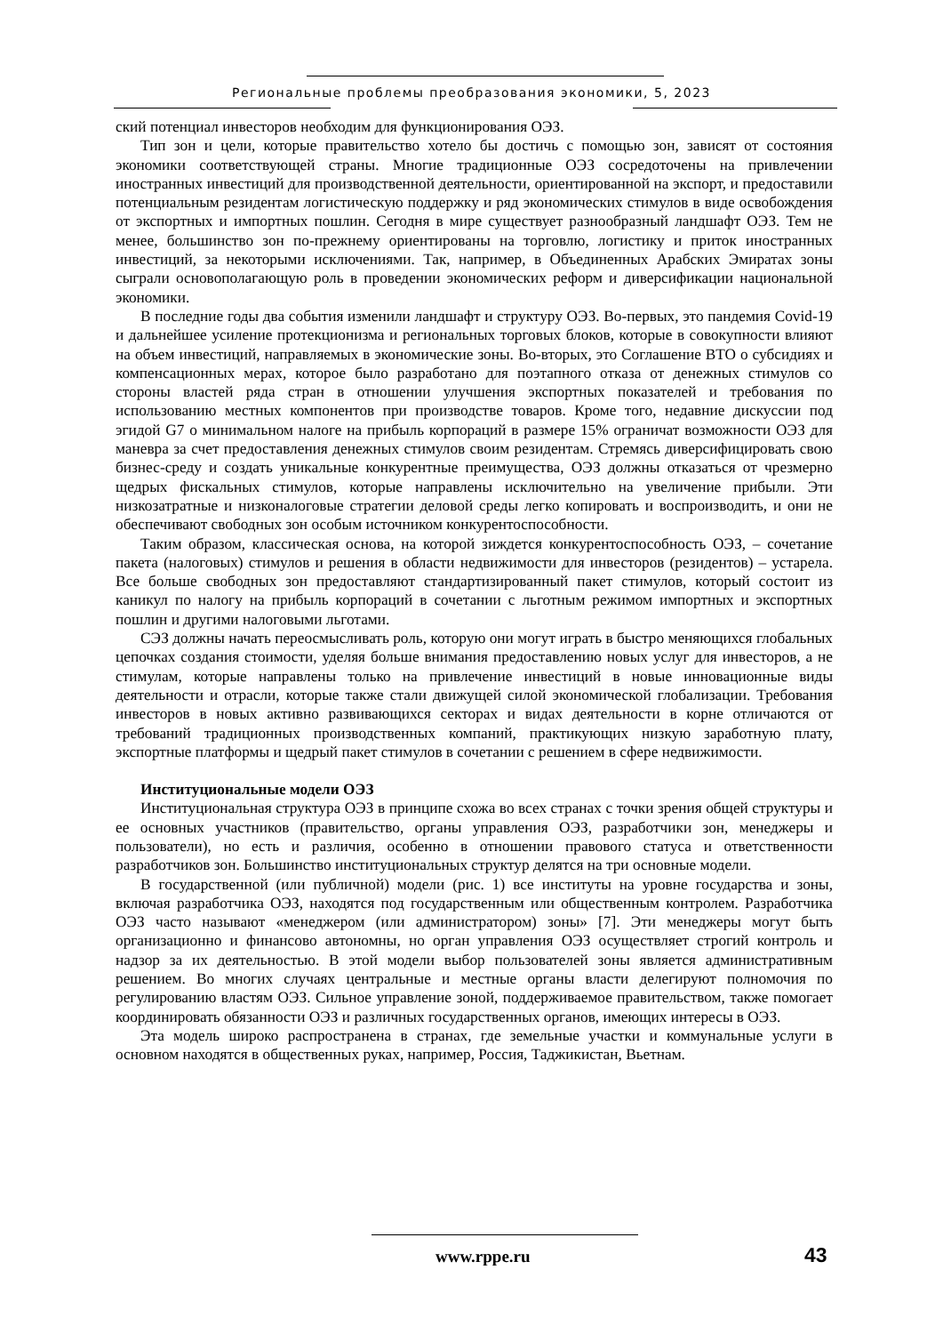Региональные проблемы преобразования экономики, 5, 2023
ский потенциал инвесторов необходим для функционирования ОЭЗ.
Тип зон и цели, которые правительство хотело бы достичь с помощью зон, зависят от состояния экономики соответствующей страны. Многие традиционные ОЭЗ сосредоточены на привлечении иностранных инвестиций для производственной деятельности, ориентированной на экспорт, и предоставили потенциальным резидентам логистическую поддержку и ряд экономических стимулов в виде освобождения от экспортных и импортных пошлин. Сегодня в мире существует разнообразный ландшафт ОЭЗ. Тем не менее, большинство зон по-прежнему ориентированы на торговлю, логистику и приток иностранных инвестиций, за некоторыми исключениями. Так, например, в Объединенных Арабских Эмиратах зоны сыграли основополагающую роль в проведении экономических реформ и диверсификации национальной экономики.
В последние годы два события изменили ландшафт и структуру ОЭЗ. Во-первых, это пандемия Covid-19 и дальнейшее усиление протекционизма и региональных торговых блоков, которые в совокупности влияют на объем инвестиций, направляемых в экономические зоны. Во-вторых, это Соглашение ВТО о субсидиях и компенсационных мерах, которое было разработано для поэтапного отказа от денежных стимулов со стороны властей ряда стран в отношении улучшения экспортных показателей и требования по использованию местных компонентов при производстве товаров. Кроме того, недавние дискуссии под эгидой G7 о минимальном налоге на прибыль корпораций в размере 15% ограничат возможности ОЭЗ для маневра за счет предоставления денежных стимулов своим резидентам. Стремясь диверсифицировать свою бизнес-среду и создать уникальные конкурентные преимущества, ОЭЗ должны отказаться от чрезмерно щедрых фискальных стимулов, которые направлены исключительно на увеличение прибыли. Эти низкозатратные и низконалоговые стратегии деловой среды легко копировать и воспроизводить, и они не обеспечивают свободных зон особым источником конкурентоспособности.
Таким образом, классическая основа, на которой зиждется конкурентоспособность ОЭЗ, – сочетание пакета (налоговых) стимулов и решения в области недвижимости для инвесторов (резидентов) – устарела. Все больше свободных зон предоставляют стандартизированный пакет стимулов, который состоит из каникул по налогу на прибыль корпораций в сочетании с льготным режимом импортных и экспортных пошлин и другими налоговыми льготами.
СЭЗ должны начать переосмысливать роль, которую они могут играть в быстро меняющихся глобальных цепочках создания стоимости, уделяя больше внимания предоставлению новых услуг для инвесторов, а не стимулам, которые направлены только на привлечение инвестиций в новые инновационные виды деятельности и отрасли, которые также стали движущей силой экономической глобализации. Требования инвесторов в новых активно развивающихся секторах и видах деятельности в корне отличаются от требований традиционных производственных компаний, практикующих низкую заработную плату, экспортные платформы и щедрый пакет стимулов в сочетании с решением в сфере недвижимости.
Институциональные модели ОЭЗ
Институциональная структура ОЭЗ в принципе схожа во всех странах с точки зрения общей структуры и ее основных участников (правительство, органы управления ОЭЗ, разработчики зон, менеджеры и пользователи), но есть и различия, особенно в отношении правового статуса и ответственности разработчиков зон. Большинство институциональных структур делятся на три основные модели.
В государственной (или публичной) модели (рис. 1) все институты на уровне государства и зоны, включая разработчика ОЭЗ, находятся под государственным или общественным контролем. Разработчика ОЭЗ часто называют «менеджером (или администратором) зоны» [7]. Эти менеджеры могут быть организационно и финансово автономны, но орган управления ОЭЗ осуществляет строгий контроль и надзор за их деятельностью. В этой модели выбор пользователей зоны является административным решением. Во многих случаях центральные и местные органы власти делегируют полномочия по регулированию властям ОЭЗ. Сильное управление зоной, поддерживаемое правительством, также помогает координировать обязанности ОЭЗ и различных государственных органов, имеющих интересы в ОЭЗ.
Эта модель широко распространена в странах, где земельные участки и коммунальные услуги в основном находятся в общественных руках, например, Россия, Таджикистан, Вьетнам.
www.rppe.ru 43